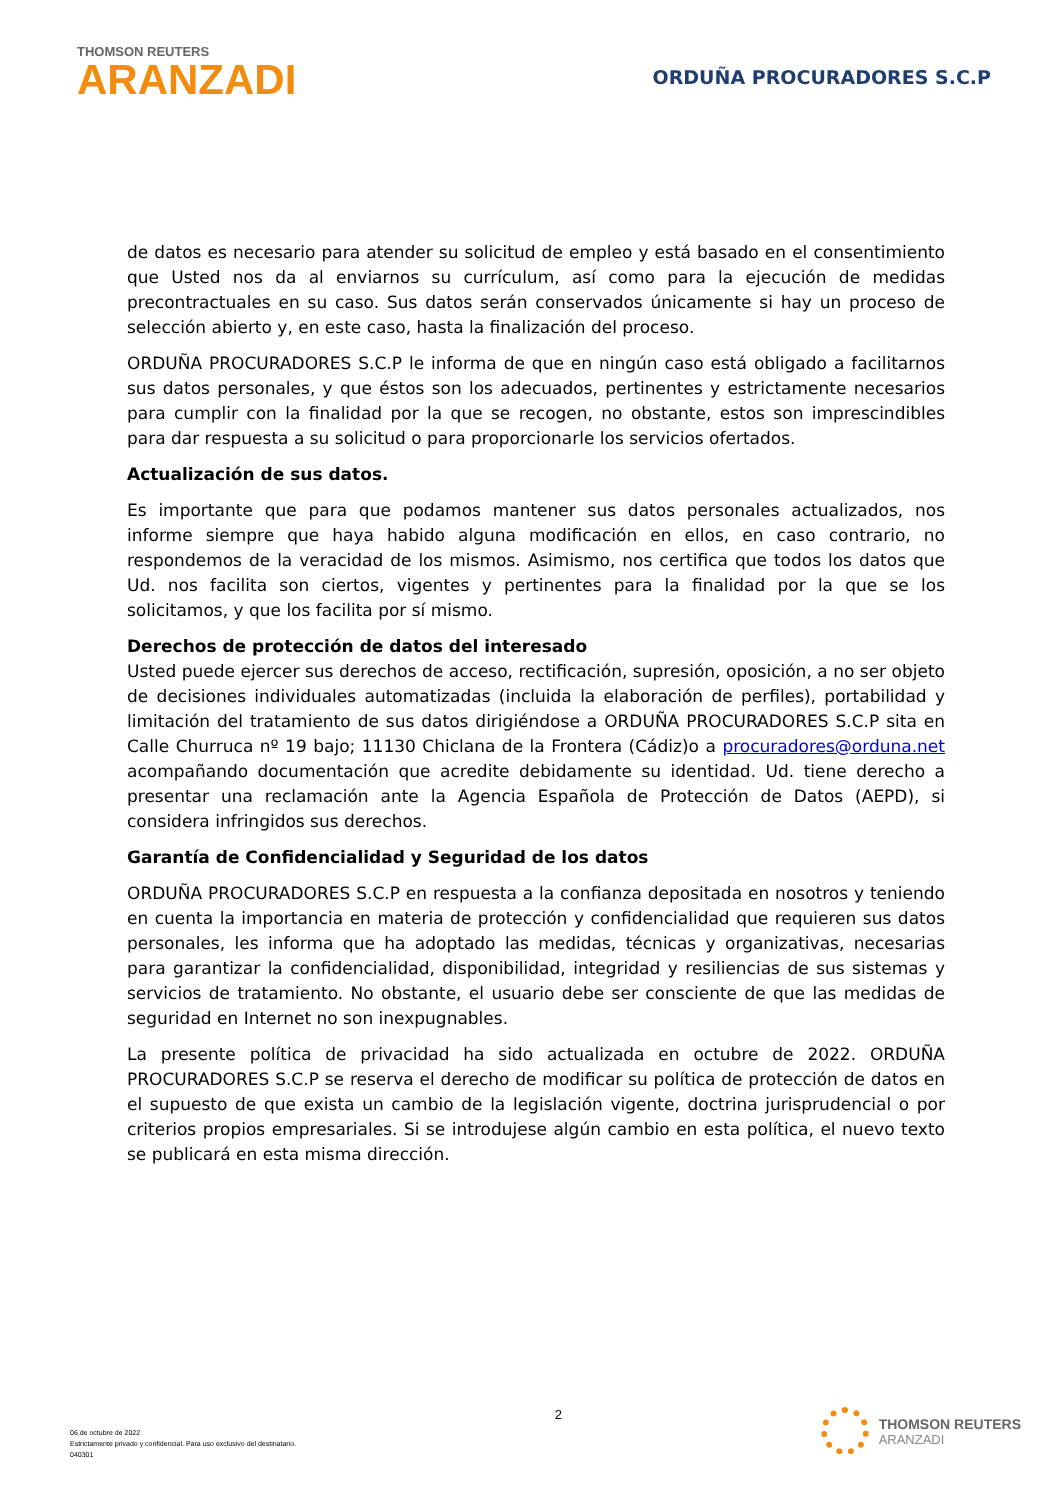THOMSON REUTERS
ARANZADI
ORDUÑA PROCURADORES S.C.P
de datos es necesario para atender su solicitud de empleo y está basado en el consentimiento que Usted nos da al enviarnos su currículum, así como para la ejecución de medidas precontractuales en su caso. Sus datos serán conservados únicamente si hay un proceso de selección abierto y, en este caso, hasta la finalización del proceso.
ORDUÑA PROCURADORES S.C.P le informa de que en ningún caso está obligado a facilitarnos sus datos personales, y que éstos son los adecuados, pertinentes y estrictamente necesarios para cumplir con la finalidad por la que se recogen, no obstante, estos son imprescindibles para dar respuesta a su solicitud o para proporcionarle los servicios ofertados.
Actualización de sus datos.
Es importante que para que podamos mantener sus datos personales actualizados, nos informe siempre que haya habido alguna modificación en ellos, en caso contrario, no respondemos de la veracidad de los mismos. Asimismo, nos certifica que todos los datos que Ud. nos facilita son ciertos, vigentes y pertinentes para la finalidad por la que se los solicitamos, y que los facilita por sí mismo.
Derechos de protección de datos del interesado
Usted puede ejercer sus derechos de acceso, rectificación, supresión, oposición, a no ser objeto de decisiones individuales automatizadas (incluida la elaboración de perfiles), portabilidad y limitación del tratamiento de sus datos dirigiéndose a ORDUÑA PROCURADORES S.C.P sita en Calle Churruca nº 19 bajo; 11130 Chiclana de la Frontera (Cádiz)o a procuradores@orduna.net acompañando documentación que acredite debidamente su identidad. Ud. tiene derecho a presentar una reclamación ante la Agencia Española de Protección de Datos (AEPD), si considera infringidos sus derechos.
Garantía de Confidencialidad y Seguridad de los datos
ORDUÑA PROCURADORES S.C.P en respuesta a la confianza depositada en nosotros y teniendo en cuenta la importancia en materia de protección y confidencialidad que requieren sus datos personales, les informa que ha adoptado las medidas, técnicas y organizativas, necesarias para garantizar la confidencialidad, disponibilidad, integridad y resiliencias de sus sistemas y servicios de tratamiento. No obstante, el usuario debe ser consciente de que las medidas de seguridad en Internet no son inexpugnables.
La presente política de privacidad ha sido actualizada en octubre de 2022. ORDUÑA PROCURADORES S.C.P se reserva el derecho de modificar su política de protección de datos en el supuesto de que exista un cambio de la legislación vigente, doctrina jurisprudencial o por criterios propios empresariales. Si se introdujese algún cambio en esta política, el nuevo texto se publicará en esta misma dirección.
06 de octubre de 2022
Estrictamente privado y confidencial. Para uso exclusivo del destinatario.
040301
2 THOMSON REUTERS
ARANZADI